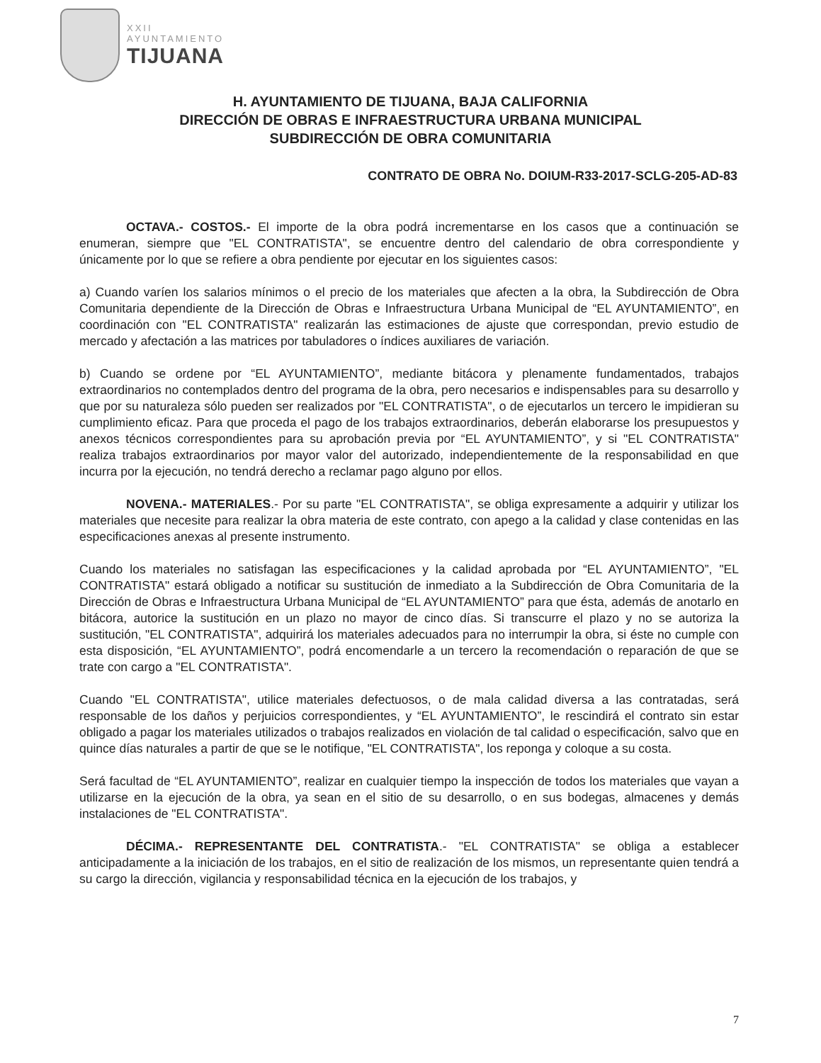XXII
AYUNTAMIENTO
TIJUANA
H. AYUNTAMIENTO DE TIJUANA, BAJA CALIFORNIA
DIRECCIÓN DE OBRAS E INFRAESTRUCTURA URBANA MUNICIPAL
SUBDIRECCIÓN DE OBRA COMUNITARIA
CONTRATO DE OBRA No. DOIUM-R33-2017-SCLG-205-AD-83
OCTAVA.- COSTOS.- El importe de la obra podrá incrementarse en los casos que a continuación se enumeran, siempre que "EL CONTRATISTA", se encuentre dentro del calendario de obra correspondiente y únicamente por lo que se refiere a obra pendiente por ejecutar en los siguientes casos:
a) Cuando varíen los salarios mínimos o el precio de los materiales que afecten a la obra, la Subdirección de Obra Comunitaria dependiente de la Dirección de Obras e Infraestructura Urbana Municipal de “EL AYUNTAMIENTO”, en coordinación con "EL CONTRATISTA" realizarán las estimaciones de ajuste que correspondan, previo estudio de mercado y afectación a las matrices por tabuladores o índices auxiliares de variación.
b) Cuando se ordene por “EL AYUNTAMIENTO”, mediante bitácora y plenamente fundamentados, trabajos extraordinarios no contemplados dentro del programa de la obra, pero necesarios e indispensables para su desarrollo y que por su naturaleza sólo pueden ser realizados por "EL CONTRATISTA", o de ejecutarlos un tercero le impidieran su cumplimiento eficaz. Para que proceda el pago de los trabajos extraordinarios, deberán elaborarse los presupuestos y anexos técnicos correspondientes para su aprobación previa por “EL AYUNTAMIENTO”, y si "EL CONTRATISTA" realiza trabajos extraordinarios por mayor valor del autorizado, independientemente de la responsabilidad en que incurra por la ejecución, no tendrá derecho a reclamar pago alguno por ellos.
NOVENA.- MATERIALES.- Por su parte "EL CONTRATISTA", se obliga expresamente a adquirir y utilizar los materiales que necesite para realizar la obra materia de este contrato, con apego a la calidad y clase contenidas en las especificaciones anexas al presente instrumento.
Cuando los materiales no satisfagan las especificaciones y la calidad aprobada por “EL AYUNTAMIENTO”, "EL CONTRATISTA" estará obligado a notificar su sustitución de inmediato a la Subdirección de Obra Comunitaria de la Dirección de Obras e Infraestructura Urbana Municipal de “EL AYUNTAMIENTO” para que ésta, además de anotarlo en bitácora, autorice la sustitución en un plazo no mayor de cinco días. Si transcurre el plazo y no se autoriza la sustitución, "EL CONTRATISTA", adquirirá los materiales adecuados para no interrumpir la obra, si éste no cumple con esta disposición, “EL AYUNTAMIENTO”, podrá encomendarle a un tercero la recomendación o reparación de que se trate con cargo a "EL CONTRATISTA".
Cuando "EL CONTRATISTA", utilice materiales defectuosos, o de mala calidad diversa a las contratadas, será responsable de los daños y perjuicios correspondientes, y “EL AYUNTAMIENTO”, le rescindirá el contrato sin estar obligado a pagar los materiales utilizados o trabajos realizados en violación de tal calidad o especificación, salvo que en quince días naturales a partir de que se le notifique, "EL CONTRATISTA", los reponga y coloque a su costa.
Será facultad de “EL AYUNTAMIENTO”, realizar en cualquier tiempo la inspección de todos los materiales que vayan a utilizarse en la ejecución de la obra, ya sean en el sitio de su desarrollo, o en sus bodegas, almacenes y demás instalaciones de "EL CONTRATISTA".
DÉCIMA.- REPRESENTANTE DEL CONTRATISTA.- "EL CONTRATISTA" se obliga a establecer anticipadamente a la iniciación de los trabajos, en el sitio de realización de los mismos, un representante quien tendrá a su cargo la dirección, vigilancia y responsabilidad técnica en la ejecución de los trabajos, y
7